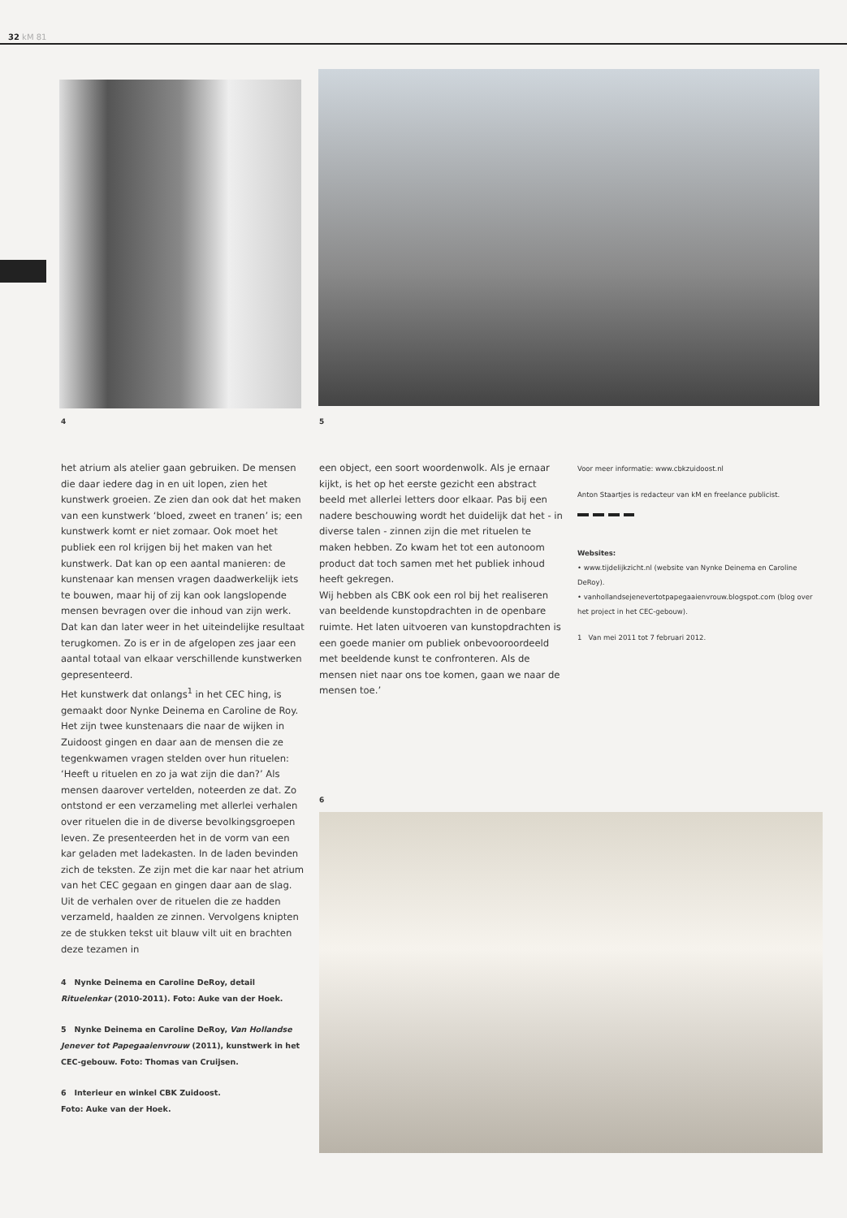32 kM 81
4 5
het atrium als atelier gaan gebruiken. De mensen die daar iedere dag in en uit lopen, zien het kunstwerk groeien. Ze zien dan ook dat het maken van een kunstwerk ‘bloed, zweet en tranen’ is; een kunstwerk komt er niet zomaar. Ook moet het publiek een rol krijgen bij het maken van het kunstwerk. Dat kan op een aantal manieren: de kunstenaar kan mensen vragen daadwerkelijk iets te bouwen, maar hij of zij kan ook langslopende mensen bevragen over die inhoud van zijn werk. Dat kan dan later weer in het uiteindelijke resultaat terugkomen. Zo is er in de afgelopen zes jaar een aantal totaal van elkaar verschillende kunstwerken gepresenteerd.
Het kunstwerk dat onlangs<sup>1</sup> in het CEC hing, is gemaakt door Nynke Deinema en Caroline de Roy. Het zijn twee kunstenaars die naar de wijken in Zuidoost gingen en daar aan de mensen die ze tegenkwamen vragen stelden over hun rituelen: ‘Heeft u rituelen en zo ja wat zijn die dan?’ Als mensen daarover vertelden, noteerden ze dat. Zo ontstond er een verzameling met allerlei verhalen over rituelen die in de diverse bevolkingsgroepen leven. Ze presenteerden het in de vorm van een kar geladen met ladekasten. In de laden bevinden zich de teksten. Ze zijn met die kar naar het atrium van het CEC gegaan en gingen daar aan de slag. Uit de verhalen over de rituelen die ze hadden verzameld, haalden ze zinnen. Vervolgens knipten ze de stukken tekst uit blauw vilt uit en brachten deze tezamen in
een object, een soort woordenwolk. Als je ernaar kijkt, is het op het eerste gezicht een abstract beeld met allerlei letters door elkaar. Pas bij een nadere beschouwing wordt het duidelijk dat het - in diverse talen - zinnen zijn die met rituelen te maken hebben. Zo kwam het tot een autonoom product dat toch samen met het publiek inhoud heeft gekregen.
Wij hebben als CBK ook een rol bij het realiseren van beeldende kunstopdrachten in de openbare ruimte. Het laten uitvoeren van kunstopdrachten is een goede manier om publiek onbevooroordeeld met beeldende kunst te confronteren. Als de mensen niet naar ons toe komen, gaan we naar de mensen toe.’
Voor meer informatie: www.cbkzuidoost.nl
Anton Staartjes is redacteur van kM en freelance publicist.
Websites:
• www.tijdelijkzicht.nl (website van Nynke Deinema en Caroline DeRoy).
• vanhollandsejenevertotpapegaaienvrouw.blogspot.com (blog over het project in het CEC-gebouw).
1 Van mei 2011 tot 7 februari 2012.
6
4 Nynke Deinema en Caroline DeRoy, detail Rituelenkar (2010-2011). Foto: Auke van der Hoek.
5 Nynke Deinema en Caroline DeRoy, Van Hollandse Jenever tot Papegaaienvrouw (2011), kunstwerk in het CEC-gebouw. Foto: Thomas van Cruijsen.
6 Interieur en winkel CBK Zuidoost.
Foto: Auke van der Hoek.